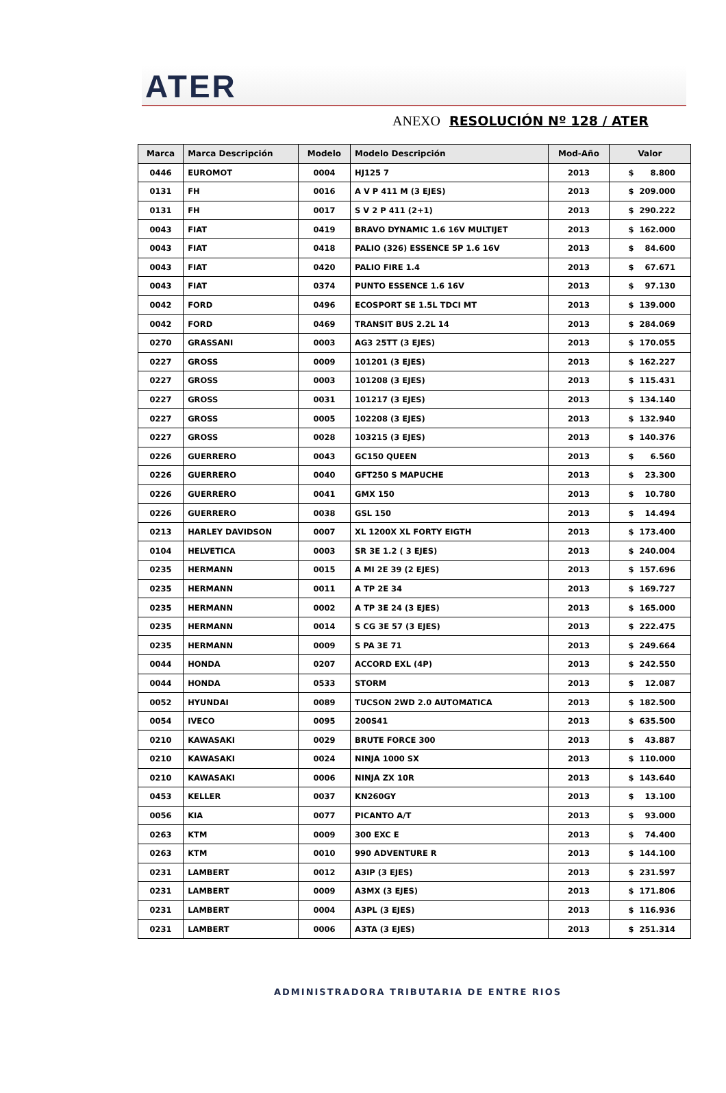ATER
ANEXO RESOLUCIÓN Nº 128 / ATER
| Marca | Marca Descripción | Modelo | Modelo Descripción | Mod-Año | Valor |
| --- | --- | --- | --- | --- | --- |
| 0446 | EUROMOT | 0004 | HJ125 7 | 2013 | $ 8.800 |
| 0131 | FH | 0016 | A V P 411 M (3 EJES) | 2013 | $ 209.000 |
| 0131 | FH | 0017 | S V 2 P 411 (2+1) | 2013 | $ 290.222 |
| 0043 | FIAT | 0419 | BRAVO DYNAMIC 1.6 16V MULTIJET | 2013 | $ 162.000 |
| 0043 | FIAT | 0418 | PALIO (326) ESSENCE 5P 1.6 16V | 2013 | $ 84.600 |
| 0043 | FIAT | 0420 | PALIO FIRE 1.4 | 2013 | $ 67.671 |
| 0043 | FIAT | 0374 | PUNTO ESSENCE 1.6 16V | 2013 | $ 97.130 |
| 0042 | FORD | 0496 | ECOSPORT SE 1.5L TDCI MT | 2013 | $ 139.000 |
| 0042 | FORD | 0469 | TRANSIT BUS 2.2L 14 | 2013 | $ 284.069 |
| 0270 | GRASSANI | 0003 | AG3 25TT (3 EJES) | 2013 | $ 170.055 |
| 0227 | GROSS | 0009 | 101201 (3 EJES) | 2013 | $ 162.227 |
| 0227 | GROSS | 0003 | 101208 (3 EJES) | 2013 | $ 115.431 |
| 0227 | GROSS | 0031 | 101217 (3 EJES) | 2013 | $ 134.140 |
| 0227 | GROSS | 0005 | 102208 (3 EJES) | 2013 | $ 132.940 |
| 0227 | GROSS | 0028 | 103215 (3 EJES) | 2013 | $ 140.376 |
| 0226 | GUERRERO | 0043 | GC150 QUEEN | 2013 | $ 6.560 |
| 0226 | GUERRERO | 0040 | GFT250 S MAPUCHE | 2013 | $ 23.300 |
| 0226 | GUERRERO | 0041 | GMX 150 | 2013 | $ 10.780 |
| 0226 | GUERRERO | 0038 | GSL 150 | 2013 | $ 14.494 |
| 0213 | HARLEY DAVIDSON | 0007 | XL 1200X XL FORTY EIGTH | 2013 | $ 173.400 |
| 0104 | HELVETICA | 0003 | SR 3E 1.2 ( 3 EJES) | 2013 | $ 240.004 |
| 0235 | HERMANN | 0015 | A MI 2E 39 (2 EJES) | 2013 | $ 157.696 |
| 0235 | HERMANN | 0011 | A TP 2E 34 | 2013 | $ 169.727 |
| 0235 | HERMANN | 0002 | A TP 3E 24 (3 EJES) | 2013 | $ 165.000 |
| 0235 | HERMANN | 0014 | S CG 3E 57 (3 EJES) | 2013 | $ 222.475 |
| 0235 | HERMANN | 0009 | S PA 3E 71 | 2013 | $ 249.664 |
| 0044 | HONDA | 0207 | ACCORD EXL (4P) | 2013 | $ 242.550 |
| 0044 | HONDA | 0533 | STORM | 2013 | $ 12.087 |
| 0052 | HYUNDAI | 0089 | TUCSON 2WD 2.0 AUTOMATICA | 2013 | $ 182.500 |
| 0054 | IVECO | 0095 | 200S41 | 2013 | $ 635.500 |
| 0210 | KAWASAKI | 0029 | BRUTE FORCE 300 | 2013 | $ 43.887 |
| 0210 | KAWASAKI | 0024 | NINJA 1000 SX | 2013 | $ 110.000 |
| 0210 | KAWASAKI | 0006 | NINJA ZX 10R | 2013 | $ 143.640 |
| 0453 | KELLER | 0037 | KN260GY | 2013 | $ 13.100 |
| 0056 | KIA | 0077 | PICANTO A/T | 2013 | $ 93.000 |
| 0263 | KTM | 0009 | 300 EXC E | 2013 | $ 74.400 |
| 0263 | KTM | 0010 | 990 ADVENTURE R | 2013 | $ 144.100 |
| 0231 | LAMBERT | 0012 | A3IP (3 EJES) | 2013 | $ 231.597 |
| 0231 | LAMBERT | 0009 | A3MX (3 EJES) | 2013 | $ 171.806 |
| 0231 | LAMBERT | 0004 | A3PL (3 EJES) | 2013 | $ 116.936 |
| 0231 | LAMBERT | 0006 | A3TA (3 EJES) | 2013 | $ 251.314 |
ADMINISTRADORA TRIBUTARIA DE ENTRE RIOS